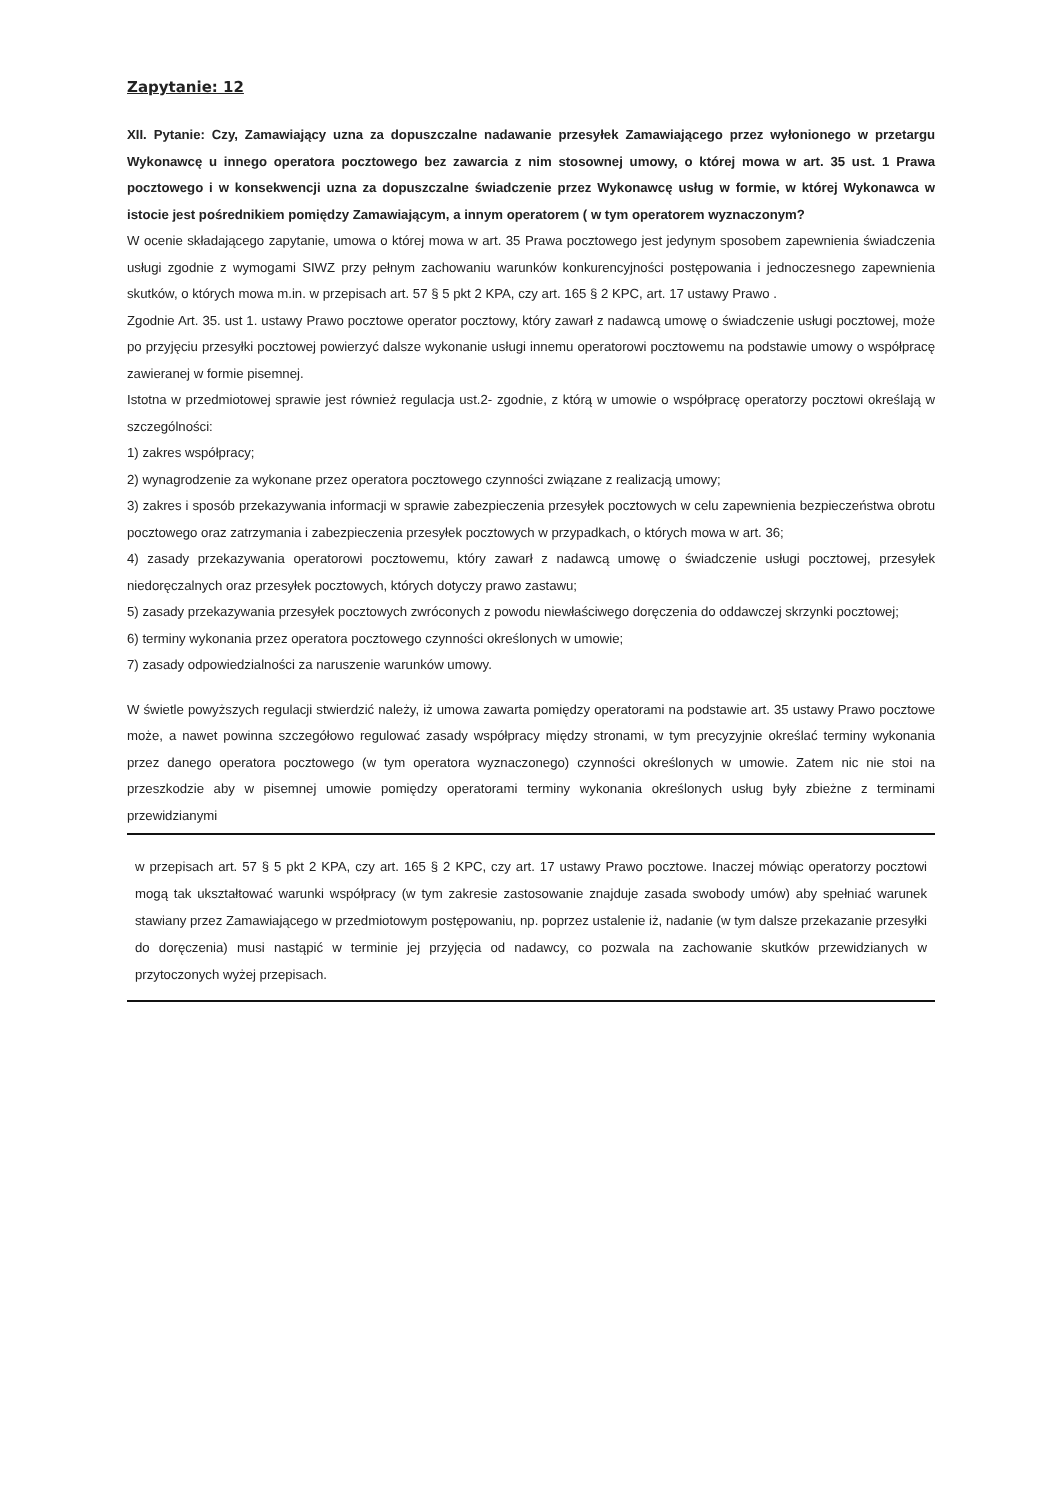Zapytanie: 12
XII. Pytanie: Czy, Zamawiający uzna za dopuszczalne nadawanie przesyłek Zamawiającego przez wyłonionego w przetargu Wykonawcę u innego operatora pocztowego bez zawarcia z nim stosownej umowy, o której mowa w art. 35 ust. 1 Prawa pocztowego i w konsekwencji uzna za dopuszczalne świadczenie przez Wykonawcę usług w formie, w której Wykonawca w istocie jest pośrednikiem pomiędzy Zamawiającym, a innym operatorem ( w tym operatorem wyznaczonym?
W ocenie składającego zapytanie, umowa o której mowa w art. 35 Prawa pocztowego jest jedynym sposobem zapewnienia świadczenia usługi zgodnie z wymogami SIWZ przy pełnym zachowaniu warunków konkurencyjności postępowania i jednoczesnego zapewnienia skutków, o których mowa m.in. w przepisach art. 57 § 5 pkt 2 KPA, czy art. 165 § 2 KPC, art. 17 ustawy Prawo .
Zgodnie Art. 35. ust 1. ustawy Prawo pocztowe operator pocztowy, który zawarł z nadawcą umowę o świadczenie usługi pocztowej, może po przyjęciu przesyłki pocztowej powierzyć dalsze wykonanie usługi innemu operatorowi pocztowemu na podstawie umowy o współpracę zawieranej w formie pisemnej.
Istotna w przedmiotowej sprawie jest również regulacja ust.2- zgodnie, z którą w umowie o współpracę operatorzy pocztowi określają w szczególności:
1) zakres współpracy;
2) wynagrodzenie za wykonane przez operatora pocztowego czynności związane z realizacją umowy;
3) zakres i sposób przekazywania informacji w sprawie zabezpieczenia przesyłek pocztowych w celu zapewnienia bezpieczeństwa obrotu pocztowego oraz zatrzymania i zabezpieczenia przesyłek pocztowych w przypadkach, o których mowa w art. 36;
4) zasady przekazywania operatorowi pocztowemu, który zawarł z nadawcą umowę o świadczenie usługi pocztowej, przesyłek niedoręczalnych oraz przesyłek pocztowych, których dotyczy prawo zastawu;
5) zasady przekazywania przesyłek pocztowych zwróconych z powodu niewłaściwego doręczenia do oddawczej skrzynki pocztowej;
6) terminy wykonania przez operatora pocztowego czynności określonych w umowie;
7) zasady odpowiedzialności za naruszenie warunków umowy.
W świetle powyższych regulacji stwierdzić należy, iż umowa zawarta pomiędzy operatorami na podstawie art. 35 ustawy Prawo pocztowe może, a nawet powinna szczegółowo regulować zasady współpracy między stronami, w tym precyzyjnie określać terminy wykonania przez danego operatora pocztowego (w tym operatora wyznaczonego) czynności określonych w umowie. Zatem nic nie stoi na przeszkodzie aby w pisemnej umowie pomiędzy operatorami terminy wykonania określonych usług były zbieżne z terminami przewidzianymi
w przepisach art. 57 § 5 pkt 2 KPA, czy art. 165 § 2 KPC, czy art. 17 ustawy Prawo pocztowe. Inaczej mówiąc operatorzy pocztowi mogą tak ukształtować warunki współpracy (w tym zakresie zastosowanie znajduje zasada swobody umów) aby spełniać warunek stawiany przez Zamawiającego w przedmiotowym postępowaniu, np. poprzez ustalenie iż, nadanie (w tym dalsze przekazanie przesyłki do doręczenia) musi nastąpić w terminie jej przyjęcia od nadawcy, co pozwala na zachowanie skutków przewidzianych w przytoczonych wyżej przepisach.